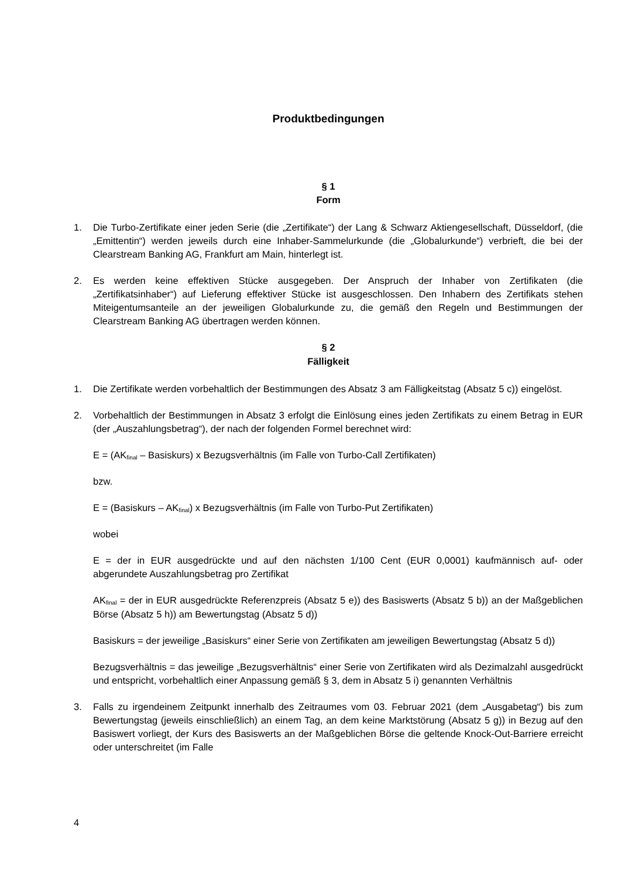Produktbedingungen
§ 1
Form
1. Die Turbo-Zertifikate einer jeden Serie (die „Zertifikate“) der Lang & Schwarz Aktiengesellschaft, Düsseldorf, (die „Emittentin“) werden jeweils durch eine Inhaber-Sammelurkunde (die „Globalurkunde“) verbrieft, die bei der Clearstream Banking AG, Frankfurt am Main, hinterlegt ist.
2. Es werden keine effektiven Stücke ausgegeben. Der Anspruch der Inhaber von Zertifikaten (die „Zertifikatsinhaber“) auf Lieferung effektiver Stücke ist ausgeschlossen. Den Inhabern des Zertifikats stehen Miteigentumsanteile an der jeweiligen Globalurkunde zu, die gemäß den Regeln und Bestimmungen der Clearstream Banking AG übertragen werden können.
§ 2
Fälligkeit
1. Die Zertifikate werden vorbehaltlich der Bestimmungen des Absatz 3 am Fälligkeitstag (Absatz 5 c)) eingelöst.
2. Vorbehaltlich der Bestimmungen in Absatz 3 erfolgt die Einlösung eines jeden Zertifikats zu einem Betrag in EUR (der „Auszahlungsbetrag“), der nach der folgenden Formel berechnet wird:
E = (AK<sub>final</sub> – Basiskurs) x Bezugsverhältnis (im Falle von Turbo-Call Zertifikaten)
bzw.
E = (Basiskurs – AK<sub>final</sub>) x Bezugsverhältnis (im Falle von Turbo-Put Zertifikaten)
wobei
E = der in EUR ausgedrückte und auf den nächsten 1/100 Cent (EUR 0,0001) kaufmännisch auf- oder abgerundete Auszahlungsbetrag pro Zertifikat
AK<sub>final</sub> = der in EUR ausgedrückte Referenzpreis (Absatz 5 e)) des Basiswerts (Absatz 5 b)) an der Maßgeblichen Börse (Absatz 5 h)) am Bewertungstag (Absatz 5 d))
Basiskurs = der jeweilige „Basiskurs“ einer Serie von Zertifikaten am jeweiligen Bewertungstag (Absatz 5 d))
Bezugsverhältnis = das jeweilige „Bezugsverhältnis“ einer Serie von Zertifikaten wird als Dezimalzahl ausgedrückt und entspricht, vorbehaltlich einer Anpassung gemäß § 3, dem in Absatz 5 i) genannten Verhältnis
3. Falls zu irgendeinem Zeitpunkt innerhalb des Zeitraumes vom 03. Februar 2021 (dem „Ausgabetag“) bis zum Bewertungstag (jeweils einschließlich) an einem Tag, an dem keine Marktstörung (Absatz 5 g)) in Bezug auf den Basiswert vorliegt, der Kurs des Basiswerts an der Maßgeblichen Börse die geltende Knock-Out-Barriere erreicht oder unterschreitet (im Falle
4